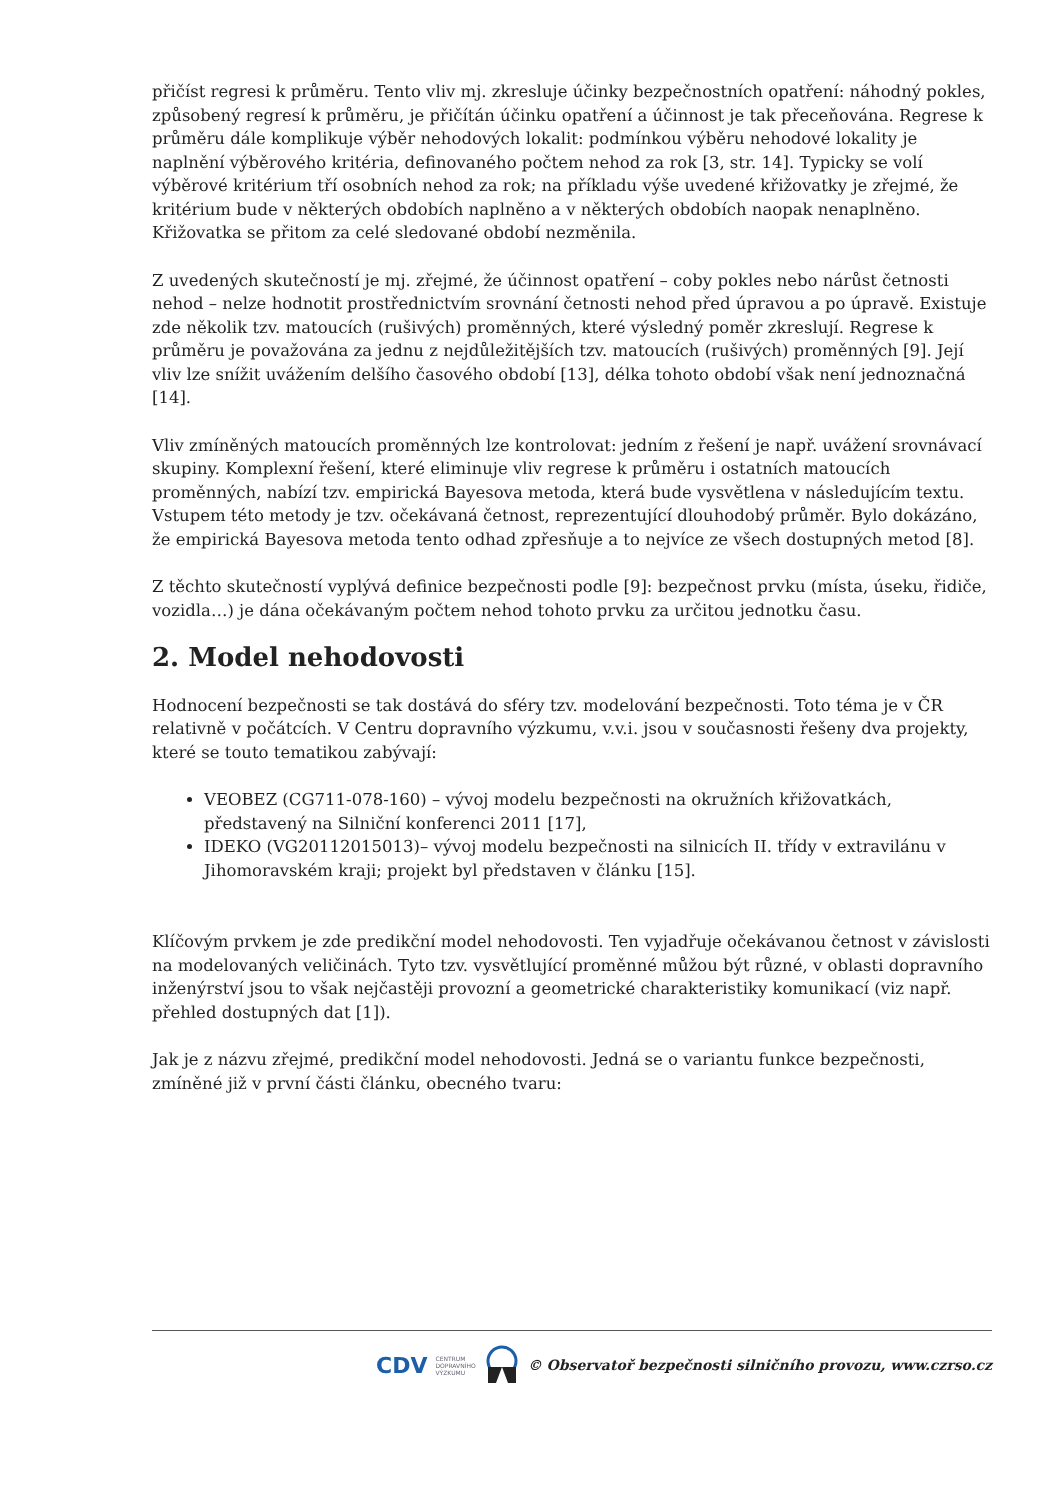přičíst regresi k průměru. Tento vliv mj. zkresluje účinky bezpečnostních opatření: náhodný pokles, způsobený regresí k průměru, je přičítán účinku opatření a účinnost je tak přeceňována. Regrese k průměru dále komplikuje výběr nehodových lokalit: podmínkou výběru nehodové lokality je naplnění výběrového kritéria, definovaného počtem nehod za rok [3, str. 14]. Typicky se volí výběrové kritérium tří osobních nehod za rok; na příkladu výše uvedené křižovatky je zřejmé, že kritérium bude v některých obdobích naplněno a v některých obdobích naopak nenaplněno. Křižovatka se přitom za celé sledované období nezměnila.
Z uvedených skutečností je mj. zřejmé, že účinnost opatření – coby pokles nebo nárůst četnosti nehod – nelze hodnotit prostřednictvím srovnání četnosti nehod před úpravou a po úpravě. Existuje zde několik tzv. matoucích (rušivých) proměnných, které výsledný poměr zkreslují. Regrese k průměru je považována za jednu z nejdůležitějších tzv. matoucích (rušivých) proměnných [9]. Její vliv lze snížit uvážením delšího časového období [13], délka tohoto období však není jednoznačná [14].
Vliv zmíněných matoucích proměnných lze kontrolovat: jedním z řešení je např. uvážení srovnávací skupiny. Komplexní řešení, které eliminuje vliv regrese k průměru i ostatních matoucích proměnných, nabízí tzv. empirická Bayesova metoda, která bude vysvětlena v následujícím textu. Vstupem této metody je tzv. očekávaná četnost, reprezentující dlouhodobý průměr. Bylo dokázáno, že empirická Bayesova metoda tento odhad zpřesňuje a to nejvíce ze všech dostupných metod [8].
Z těchto skutečností vyplývá definice bezpečnosti podle [9]: bezpečnost prvku (místa, úseku, řidiče, vozidla…) je dána očekávaným počtem nehod tohoto prvku za určitou jednotku času.
2. Model nehodovosti
Hodnocení bezpečnosti se tak dostává do sféry tzv. modelování bezpečnosti. Toto téma je v ČR relativně v počátcích. V Centru dopravního výzkumu, v.v.i. jsou v současnosti řešeny dva projekty, které se touto tematikou zabývají:
VEOBEZ (CG711-078-160) – vývoj modelu bezpečnosti na okružních křižovatkách, představený na Silniční konferenci 2011 [17],
IDEKO (VG20112015013)– vývoj modelu bezpečnosti na silnicích II. třídy v extravilánu v Jihomoravském kraji; projekt byl představen v článku [15].
Klíčovým prvkem je zde predikční model nehodovosti. Ten vyjadřuje očekávanou četnost v závislosti na modelovaných veličinách. Tyto tzv. vysvětlující proměnné můžou být různé, v oblasti dopravního inženýrství jsou to však nejčastěji provozní a geometrické charakteristiky komunikací (viz např. přehled dostupných dat [1]).
Jak je z názvu zřejmé, predikční model nehodovosti. Jedná se o variantu funkce bezpečnosti, zmíněné již v první části článku, obecného tvaru:
CDV CENTRUM
DOPRAVNÍHO
VÝZKUMU © Observatoř bezpečnosti silničního provozu, www.czrso.cz